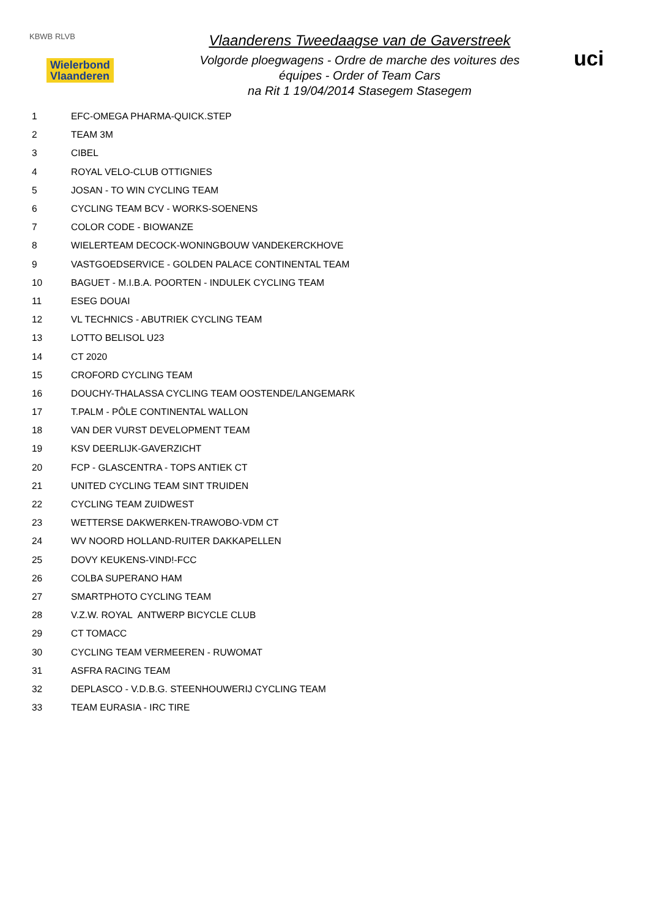KBWB RLVB
Wielerbond
Vlaanderen
Vlaanderens Tweedaagse van de Gaverstreek
Volgorde ploegwagens - Ordre de marche des voitures des équipes - Order of Team Cars
na Rit 1 19/04/2014 Stasegem Stasegem
uci
| 1 | EFC-OMEGA PHARMA-QUICK.STEP |
| 2 | TEAM 3M |
| 3 | CIBEL |
| 4 | ROYAL VELO-CLUB OTTIGNIES |
| 5 | JOSAN - TO WIN CYCLING TEAM |
| 6 | CYCLING TEAM BCV - WORKS-SOENENS |
| 7 | COLOR CODE - BIOWANZE |
| 8 | WIELERTEAM DECOCK-WONINGBOUW VANDEKERCKHOVE |
| 9 | VASTGOEDSERVICE - GOLDEN PALACE CONTINENTAL TEAM |
| 10 | BAGUET - M.I.B.A. POORTEN - INDULEK CYCLING TEAM |
| 11 | ESEG DOUAI |
| 12 | VL TECHNICS - ABUTRIEK CYCLING TEAM |
| 13 | LOTTO BELISOL U23 |
| 14 | CT 2020 |
| 15 | CROFORD CYCLING TEAM |
| 16 | DOUCHY-THALASSA CYCLING TEAM OOSTENDE/LANGEMARK |
| 17 | T.PALM - PÔLE CONTINENTAL WALLON |
| 18 | VAN DER VURST DEVELOPMENT TEAM |
| 19 | KSV DEERLIJK-GAVERZICHT |
| 20 | FCP - GLASCENTRA - TOPS ANTIEK CT |
| 21 | UNITED CYCLING TEAM SINT TRUIDEN |
| 22 | CYCLING TEAM ZUIDWEST |
| 23 | WETTERSE DAKWERKEN-TRAWOBO-VDM CT |
| 24 | WV NOORD HOLLAND-RUITER DAKKAPELLEN |
| 25 | DOVY KEUKENS-VIND!-FCC |
| 26 | COLBA SUPERANO HAM |
| 27 | SMARTPHOTO CYCLING TEAM |
| 28 | V.Z.W. ROYAL ANTWERP BICYCLE CLUB |
| 29 | CT TOMACC |
| 30 | CYCLING TEAM VERMEEREN - RUWOMAT |
| 31 | ASFRA RACING TEAM |
| 32 | DEPLASCO - V.D.B.G. STEENHOUWERIJ CYCLING TEAM |
| 33 | TEAM EURASIA - IRC TIRE |